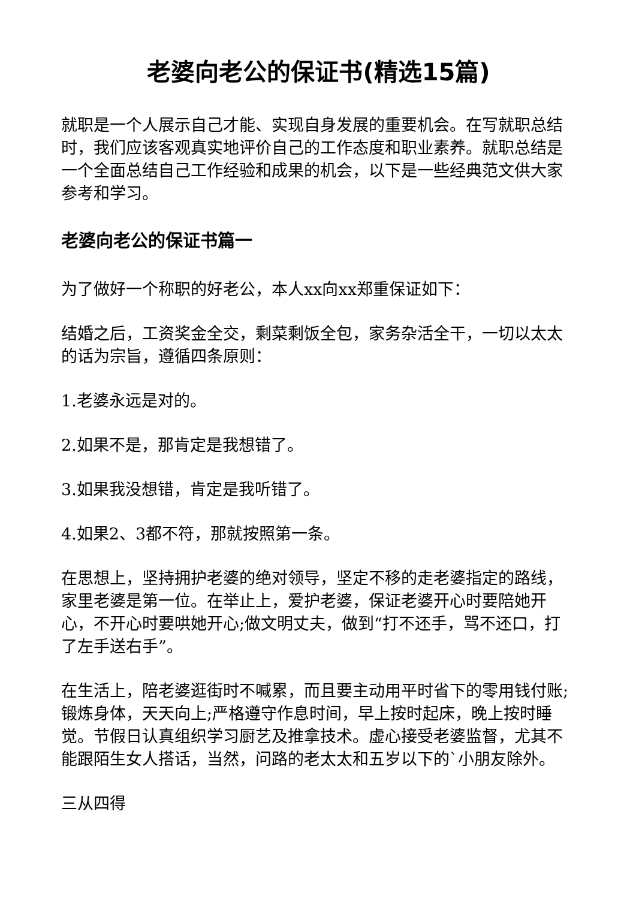老婆向老公的保证书(精选15篇)
就职是一个人展示自己才能、实现自身发展的重要机会。在写就职总结时，我们应该客观真实地评价自己的工作态度和职业素养。就职总结是一个全面总结自己工作经验和成果的机会，以下是一些经典范文供大家参考和学习。
老婆向老公的保证书篇一
为了做好一个称职的好老公，本人xx向xx郑重保证如下：
结婚之后，工资奖金全交，剩菜剩饭全包，家务杂活全干，一切以太太的话为宗旨，遵循四条原则：
1.老婆永远是对的。
2.如果不是，那肯定是我想错了。
3.如果我没想错，肯定是我听错了。
4.如果2、3都不符，那就按照第一条。
在思想上，坚持拥护老婆的绝对领导，坚定不移的走老婆指定的路线，家里老婆是第一位。在举止上，爱护老婆，保证老婆开心时要陪她开心，不开心时要哄她开心;做文明丈夫，做到“打不还手，骂不还口，打了左手送右手”。
在生活上，陪老婆逛街时不喊累，而且要主动用平时省下的零用钱付账;锻炼身体，天天向上;严格遵守作息时间，早上按时起床，晚上按时睡觉。节假日认真组织学习厨艺及推拿技术。虚心接受老婆监督，尤其不能跟陌生女人搭话，当然，问路的老太太和五岁以下的`小朋友除外。
三从四得